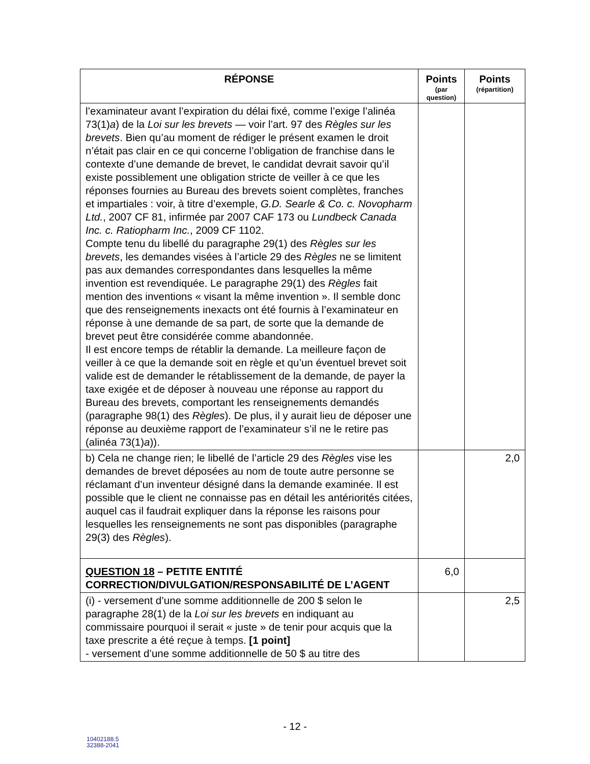| RÉPONSE | Points (par question) | Points (répartition) |
| --- | --- | --- |
| l’examinateur avant l’expiration du délai fixé, comme l’exige l’alinéa 73(1) a ) de la Loi sur les brevets — voir l’art. 97 des Règles sur les brevets . Bien qu’au moment de rédiger le présent examen le droit n’était pas clair en ce qui concerne l’obligation de franchise dans le contexte d’une demande de brevet, le candidat devrait savoir qu’il existe possiblement une obligation stricte de veiller à ce que les réponses fournies au Bureau des brevets soient complètes, franches et impartiales : voir, à titre d’exemple, G.D. Searle & Co. c. Novopharm Ltd. , 2007 CF 81, infirmée par 2007 CAF 173 ou Lundbeck Canada Inc. c. Ratiopharm Inc. , 2009 CF 1102. Compte tenu du libellé du paragraphe 29(1) des Règles sur les brevets , les demandes visées à l’article 29 des Règles ne se limitent pas aux demandes correspondantes dans lesquelles la même invention est revendiquée. Le paragraphe 29(1) des Règles fait mention des inventions « visant la même invention ». Il semble donc que des renseignements inexacts ont été fournis à l’examinateur en réponse à une demande de sa part, de sorte que la demande de brevet peut être considérée comme abandonnée. Il est encore temps de rétablir la demande. La meilleure façon de veiller à ce que la demande soit en règle et qu’un éventuel brevet soit valide est de demander le rétablissement de la demande, de payer la taxe exigée et de déposer à nouveau une réponse au rapport du Bureau des brevets, comportant les renseignements demandés (paragraphe 98(1) des Règles ). De plus, il y aurait lieu de déposer une réponse au deuxième rapport de l’examinateur s’il ne le retire pas (alinéa 73(1) a )). | | |
| b) Cela ne change rien; le libellé de l’article 29 des Règles vise les demandes de brevet déposées au nom de toute autre personne se réclamant d’un inventeur désigné dans la demande examinée. Il est possible que le client ne connaisse pas en détail les antériorités citées, auquel cas il faudrait expliquer dans la réponse les raisons pour lesquelles les renseignements ne sont pas disponibles (paragraphe 29(3) des Règles ). | | 2,0 |
| QUESTION 18 – PETITE ENTITÉ CORRECTION/DIVULGATION/RESPONSABILITÉ DE L’AGENT | 6,0 | |
| (i) - versement d’une somme additionnelle de 200 $ selon le paragraphe 28(1) de la Loi sur les brevets en indiquant au commissaire pourquoi il serait « juste » de tenir pour acquis que la taxe prescrite a été reçue à temps. [1 point] - versement d’une somme additionnelle de 50 $ au titre des | | 2,5 |
- 12 -
10402188.5
32388-2041